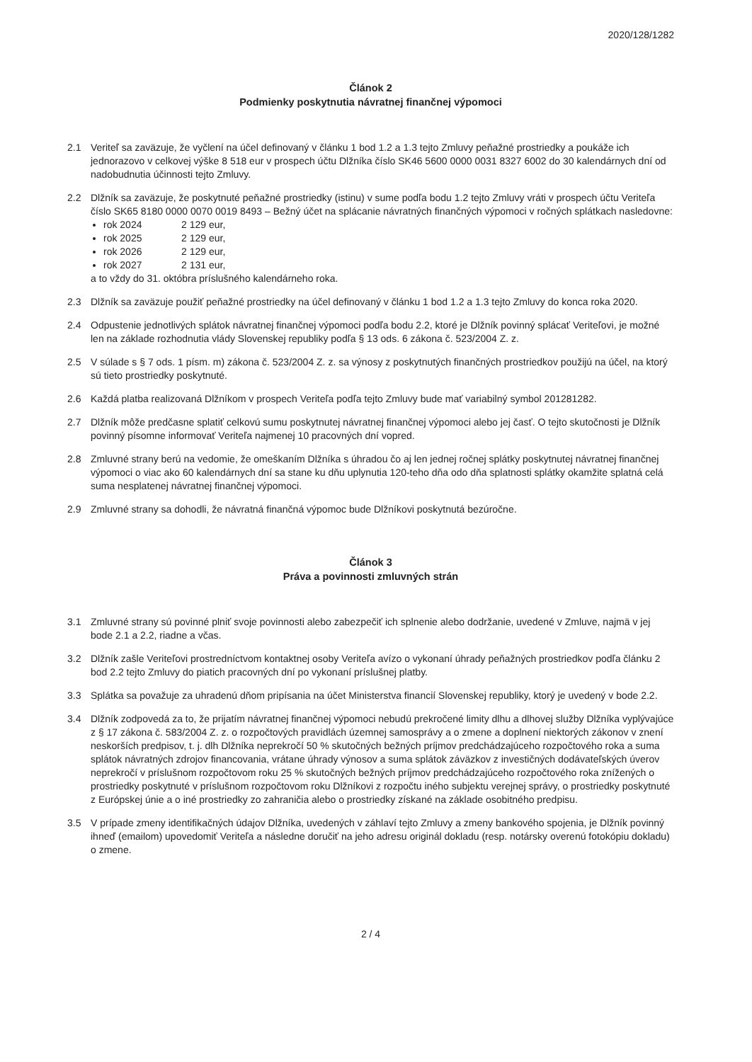2020/128/1282
Článok 2
Podmienky poskytnutia návratnej finančnej výpomoci
2.1 Veriteľ sa zaväzuje, že vyčlení na účel definovaný v článku 1 bod 1.2 a 1.3 tejto Zmluvy peňažné prostriedky a poukáže ich jednorazovo v celkovej výške 8 518 eur v prospech účtu Dlžníka číslo SK46 5600 0000 0031 8327 6002 do 30 kalendárnych dní od nadobudnutia účinnosti tejto Zmluvy.
2.2 Dlžník sa zaväzuje, že poskytnuté peňažné prostriedky (istinu) v sume podľa bodu 1.2 tejto Zmluvy vráti v prospech účtu Veriteľa číslo SK65 8180 0000 0070 0019 8493 – Bežný účet na splácanie návratných finančných výpomoci v ročných splátkach nasledovne:
rok 2024 2 129 eur,
rok 2025 2 129 eur,
rok 2026 2 129 eur,
rok 2027 2 131 eur,
a to vždy do 31. októbra príslušného kalendárneho roka.
2.3 Dlžník sa zaväzuje použiť peňažné prostriedky na účel definovaný v článku 1 bod 1.2 a 1.3 tejto Zmluvy do konca roka 2020.
2.4 Odpustenie jednotlivých splátok návratnej finančnej výpomoci podľa bodu 2.2, ktoré je Dlžník povinný splácať Veriteľovi, je možné len na základe rozhodnutia vlády Slovenskej republiky podľa § 13 ods. 6 zákona č. 523/2004 Z. z.
2.5 V súlade s § 7 ods. 1 písm. m) zákona č. 523/2004 Z. z. sa výnosy z poskytnutých finančných prostriedkov použijú na účel, na ktorý sú tieto prostriedky poskytnuté.
2.6 Každá platba realizovaná Dlžníkom v prospech Veriteľa podľa tejto Zmluvy bude mať variabilný symbol 201281282.
2.7 Dlžník môže predčasne splatiť celkovú sumu poskytnutej návratnej finančnej výpomoci alebo jej časť. O tejto skutočnosti je Dlžník povinný písomne informovať Veriteľa najmenej 10 pracovných dní vopred.
2.8 Zmluvné strany berú na vedomie, že omeškaním Dlžníka s úhradou čo aj len jednej ročnej splátky poskytnutej návratnej finančnej výpomoci o viac ako 60 kalendárnych dní sa stane ku dňu uplynutia 120-teho dňa odo dňa splatnosti splátky okamžite splatná celá suma nesplatenej návratnej finančnej výpomoci.
2.9 Zmluvné strany sa dohodli, že návratná finančná výpomoc bude Dlžníkovi poskytnutá bezúročne.
Článok 3
Práva a povinnosti zmluvných strán
3.1 Zmluvné strany sú povinné plniť svoje povinnosti alebo zabezpečiť ich splnenie alebo dodržanie, uvedené v Zmluve, najmä v jej bode 2.1 a 2.2, riadne a včas.
3.2 Dlžník zašle Veriteľovi prostredníctvom kontaktnej osoby Veriteľa avízo o vykonaní úhrady peňažných prostriedkov podľa článku 2 bod 2.2 tejto Zmluvy do piatich pracovných dní po vykonaní príslušnej platby.
3.3 Splátka sa považuje za uhradenú dňom pripísania na účet Ministerstva financií Slovenskej republiky, ktorý je uvedený v bode 2.2.
3.4 Dlžník zodpovedá za to, že prijatím návratnej finančnej výpomoci nebudú prekročené limity dlhu a dlhovej služby Dlžníka vyplývajúce z § 17 zákona č. 583/2004 Z. z. o rozpočtových pravidlách územnej samosprávy a o zmene a doplnení niektorých zákonov v znení neskorších predpisov, t. j. dlh Dlžníka neprekročí 50 % skutočných bežných príjmov predchádzajúceho rozpočtového roka a suma splátok návratných zdrojov financovania, vrátane úhrady výnosov a suma splátok záväzkov z investičných dodávateľských úverov neprekročí v príslušnom rozpočtovom roku 25 % skutočných bežných príjmov predchádzajúceho rozpočtového roka znížených o prostriedky poskytnuté v príslušnom rozpočtovom roku Dlžníkovi z rozpočtu iného subjektu verejnej správy, o prostriedky poskytnuté z Európskej únie a o iné prostriedky zo zahraničia alebo o prostriedky získané na základe osobitného predpisu.
3.5 V prípade zmeny identifikačných údajov Dlžníka, uvedených v záhlaví tejto Zmluvy a zmeny bankového spojenia, je Dlžník povinný ihneď (emailom) upovedomiť Veriteľa a následne doručiť na jeho adresu originál dokladu (resp. notársky overenú fotokópiu dokladu) o zmene.
2 / 4